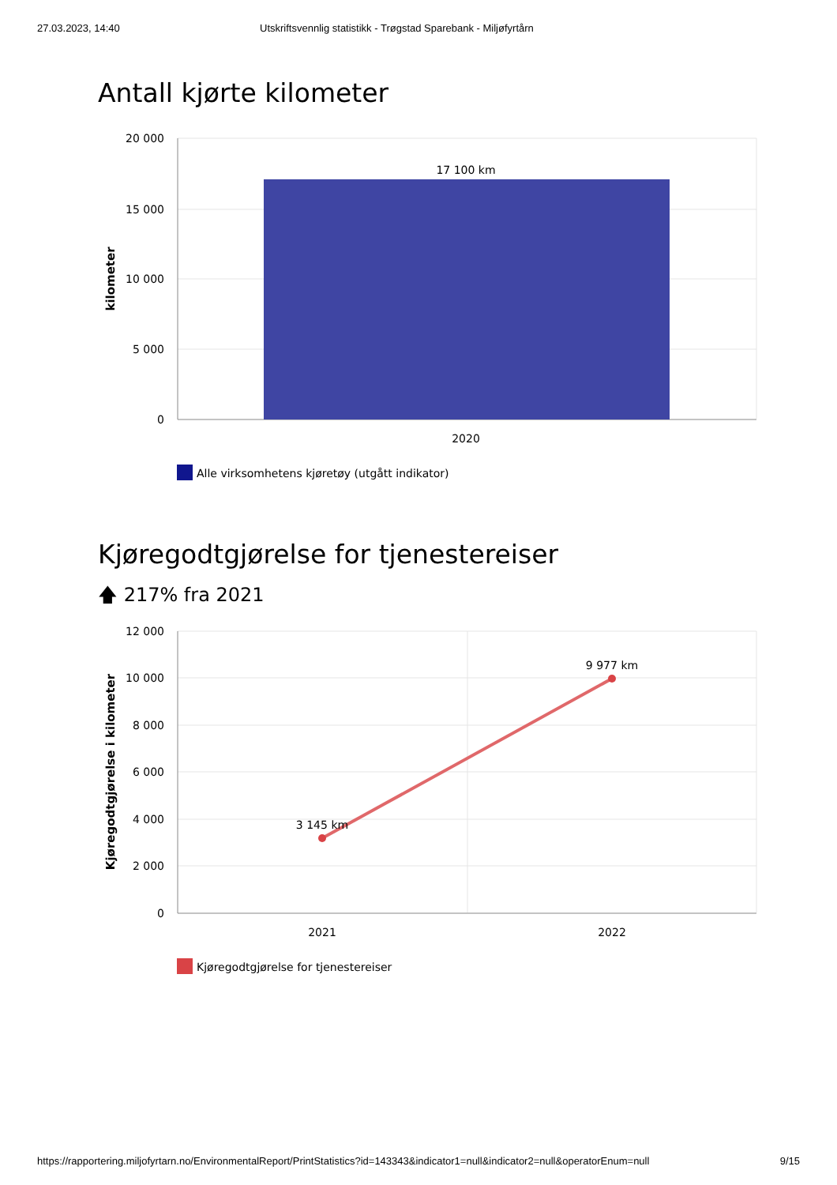27.03.2023, 14:40 Utskriftsvennlig statistikk - Trøgstad Sparebank - Miljøfyrtårn
Antall kjørte kilometer
20 000
15 000
10 000
5 000
0
17 100 km
2020
kilometer
Alle virksomhetens kjøretøy (utgått indikator)
Kjøregodtgjørelse for tjenestereiser
🡅 217% fra 2021
12 000
10 000
8 000
6 000
4 000
2 000
0
3 145 km
9 977 km
2021
2022
Kjøregodtgjørelse i kilometer
Kjøregodtgjørelse for tjenestereiser
https://rapportering.miljofyrtarn.no/EnvironmentalReport/PrintStatistics?id=143343&indicator1=null&indicator2=null&operatorEnum=null 9/15